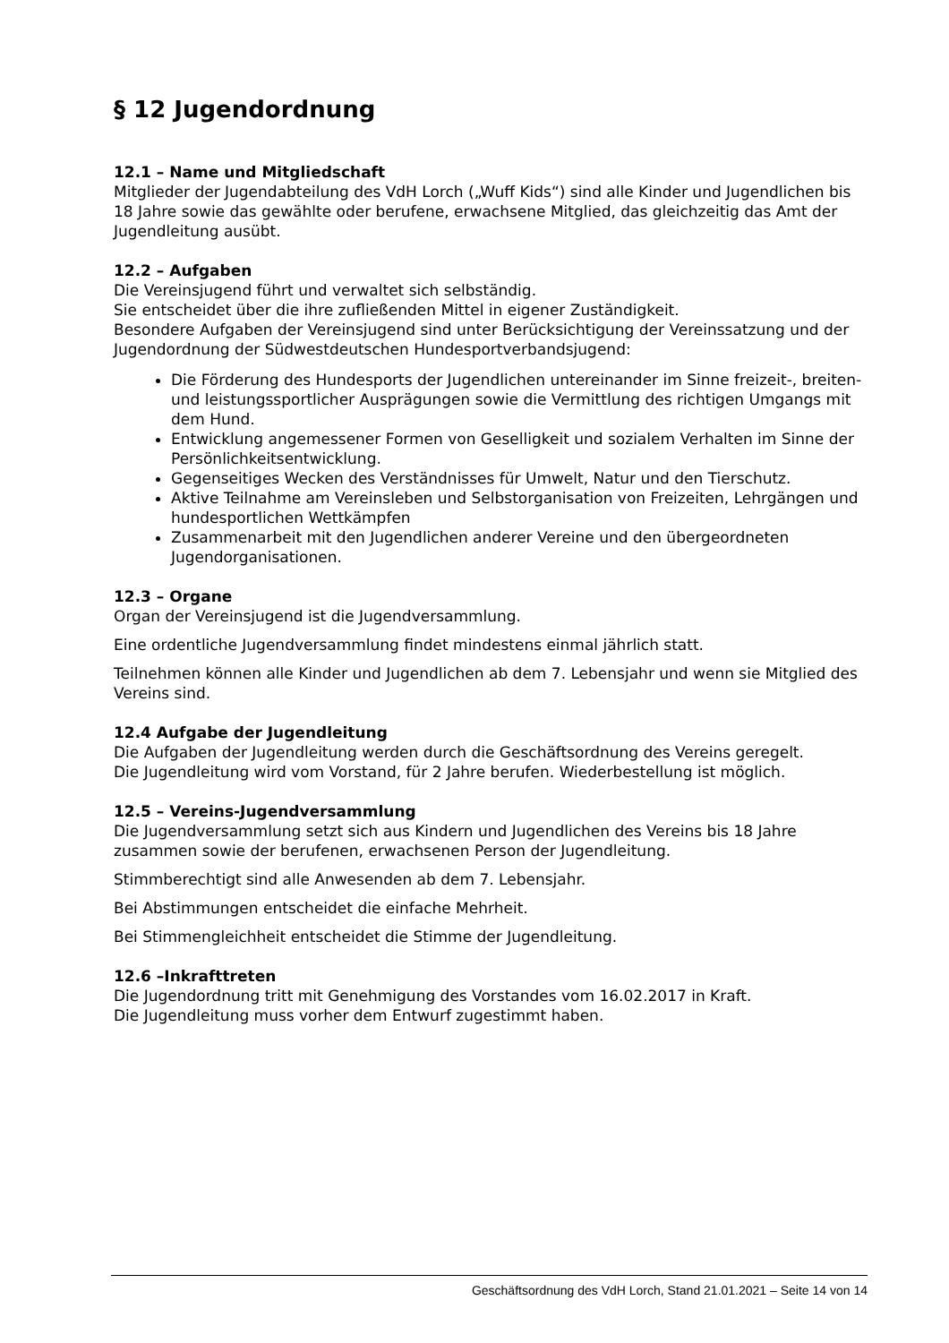§ 12 Jugendordnung
12.1 – Name und Mitgliedschaft
Mitglieder der Jugendabteilung des VdH Lorch („Wuff Kids“) sind alle Kinder und Jugendlichen bis 18 Jahre sowie das gewählte oder berufene, erwachsene Mitglied, das gleichzeitig das Amt der Jugendleitung ausübt.
12.2 – Aufgaben
Die Vereinsjugend führt und verwaltet sich selbständig.
Sie entscheidet über die ihre zufließenden Mittel in eigener Zuständigkeit.
Besondere Aufgaben der Vereinsjugend sind unter Berücksichtigung der Vereinssatzung und der Jugendordnung der Südwestdeutschen Hundesportverbandsjugend:
Die Förderung des Hundesports der Jugendlichen untereinander im Sinne freizeit-, breiten- und leistungssportlicher Ausprägungen sowie die Vermittlung des richtigen Umgangs mit dem Hund.
Entwicklung angemessener Formen von Geselligkeit und sozialem Verhalten im Sinne der Persönlichkeitsentwicklung.
Gegenseitiges Wecken des Verständnisses für Umwelt, Natur und den Tierschutz.
Aktive Teilnahme am Vereinsleben und Selbstorganisation von Freizeiten, Lehrgängen und hundesportlichen Wettkämpfen
Zusammenarbeit mit den Jugendlichen anderer Vereine und den übergeordneten Jugendorganisationen.
12.3 – Organe
Organ der Vereinsjugend ist die Jugendversammlung.
Eine ordentliche Jugendversammlung findet mindestens einmal jährlich statt.
Teilnehmen können alle Kinder und Jugendlichen ab dem 7. Lebensjahr und wenn sie Mitglied des Vereins sind.
12.4 Aufgabe der Jugendleitung
Die Aufgaben der Jugendleitung werden durch die Geschäftsordnung des Vereins geregelt.
Die Jugendleitung wird vom Vorstand, für 2 Jahre berufen. Wiederbestellung ist möglich.
12.5 – Vereins-Jugendversammlung
Die Jugendversammlung setzt sich aus Kindern und Jugendlichen des Vereins bis 18 Jahre zusammen sowie der berufenen, erwachsenen Person der Jugendleitung.
Stimmberechtigt sind alle Anwesenden ab dem 7. Lebensjahr.
Bei Abstimmungen entscheidet die einfache Mehrheit.
Bei Stimmengleichheit entscheidet die Stimme der Jugendleitung.
12.6 –Inkrafttreten
Die Jugendordnung tritt mit Genehmigung des Vorstandes vom 16.02.2017 in Kraft.
Die Jugendleitung muss vorher dem Entwurf zugestimmt haben.
Geschäftsordnung des VdH Lorch, Stand 21.01.2021 – Seite 14 von 14